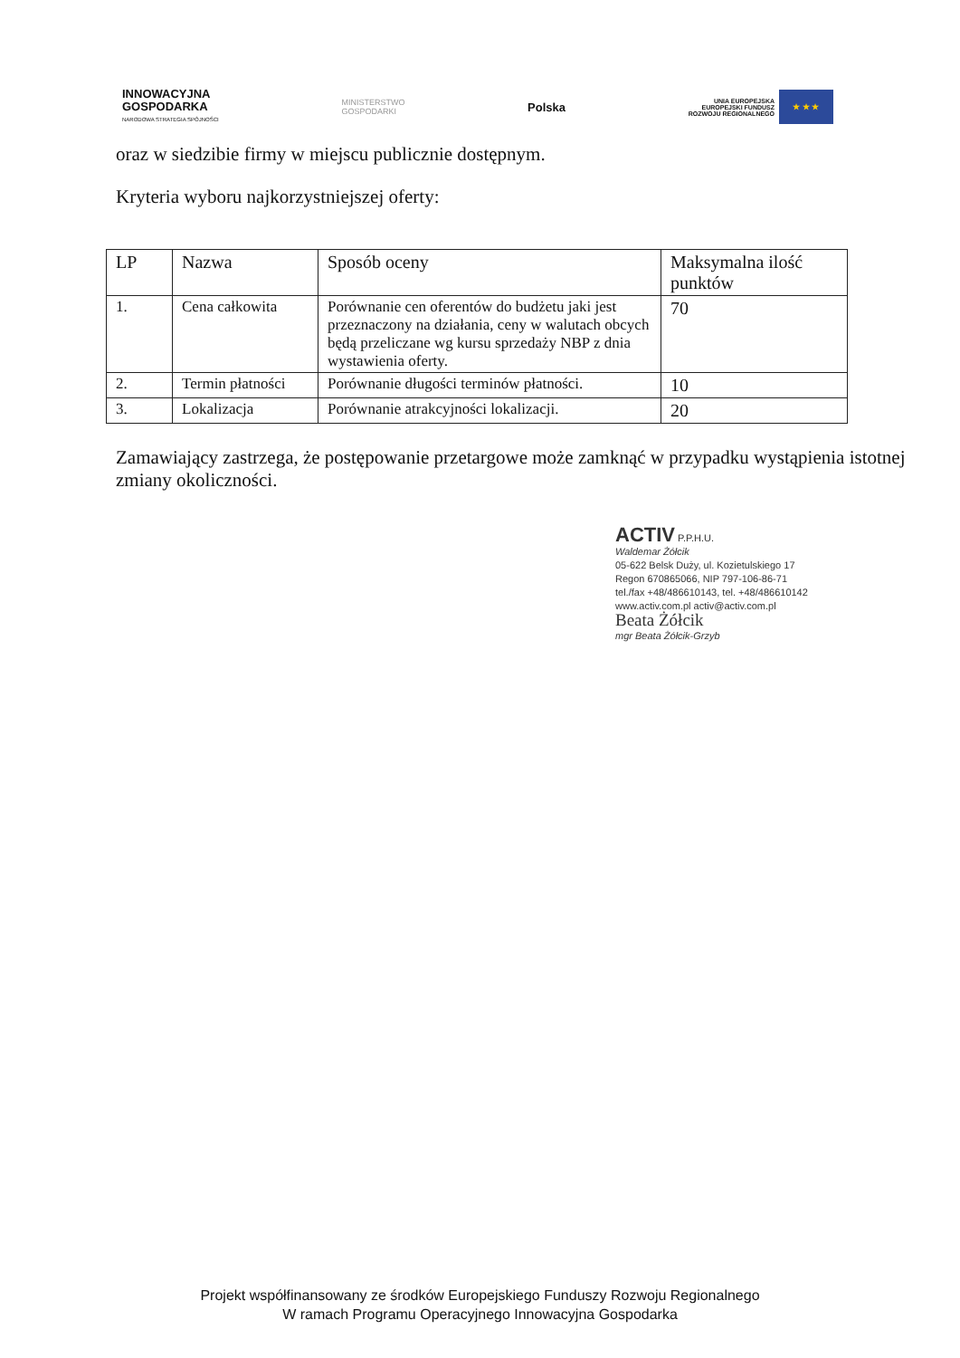INNOWACYJNA
GOSPODARKA
NARODOWA STRATEGIA SPÓJNOŚCI
MINISTERSTWO
GOSPODARKI
Polska
UNIA EUROPEJSKA
EUROPEJSKI FUNDUSZ
ROZWOJU REGIONALNEGO ★ ★ ★
oraz w siedzibie firmy w miejscu publicznie dostępnym.
Kryteria wyboru najkorzystniejszej oferty:
| LP | Nazwa | Sposób oceny | Maksymalna ilość punktów |
| 1. | Cena całkowita | Porównanie cen oferentów do budżetu jaki jest przeznaczony na działania, ceny w walutach obcych będą przeliczane wg kursu sprzedaży NBP z dnia wystawienia oferty. | 70 |
| 2. | Termin płatności | Porównanie długości terminów płatności. | 10 |
| 3. | Lokalizacja | Porównanie atrakcyjności lokalizacji. | 20 |
Zamawiający zastrzega, że postępowanie przetargowe może zamknąć w przypadku wystąpienia istotnej zmiany okoliczności.
ACTIV P.P.H.U.
Waldemar Żółcik
05-622 Belsk Duży, ul. Kozietulskiego 17
Regon 670865066, NIP 797-106-86-71
tel./fax +48/486610143, tel. +48/486610142
www.activ.com.pl activ@activ.com.pl
Beata Żółcik
mgr Beata Żółcik-Grzyb
Projekt współfinansowany ze środków Europejskiego Funduszy Rozwoju Regionalnego
W ramach Programu Operacyjnego Innowacyjna Gospodarka